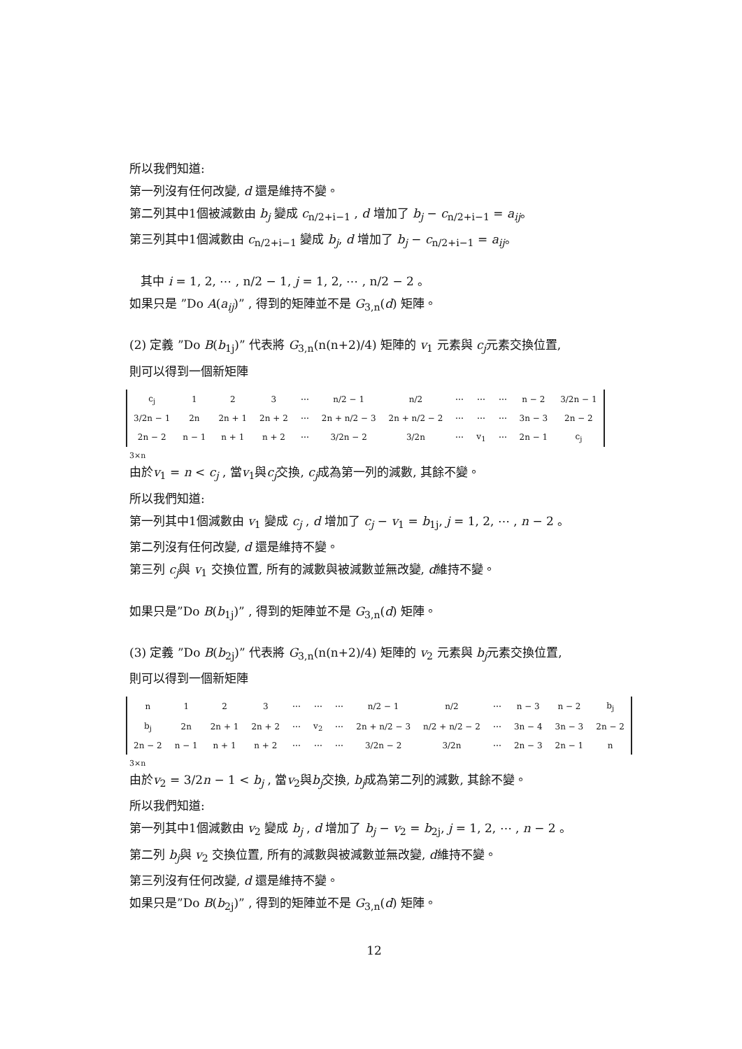所以我們知道:
第一列沒有任何改變, d 還是維持不變。
第二列其中1個被減數由 b<sub>j</sub> 變成 c<sub>n/2+i−1</sub> , d 增加了 b<sub>j</sub> − c<sub>n/2+i−1</sub> = a<sub>ij</sub>。
第三列其中1個減數由 c<sub>n/2+i−1</sub> 變成 b<sub>j</sub>, d 增加了 b<sub>j</sub> − c<sub>n/2+i−1</sub> = a<sub>ij</sub>。
其中 i = 1, 2, ⋯ , n/2 − 1, j = 1, 2, ⋯ , n/2 − 2 。
如果只是 ”Do A(a<sub>ij</sub>)” , 得到的矩陣並不是 G<sub>3,n</sub>(d) 矩陣。
(2) 定義 ”Do B(b<sub>1j</sub>)” 代表將 G<sub>3,n</sub>(n(n+2)/4) 矩陣的 v<sub>1</sub> 元素與 c<sub>j</sub>元素交換位置,
則可以得到一個新矩陣
| c<sub>j</sub> | 1 | 2 | 3 | ⋯ | n/2 − 1 | n/2 | ⋯ | ⋯ | ⋯ | n − 2 | 3/2n − 1 |
| 3/2n − 1 | 2n | 2n + 1 | 2n + 2 | ⋯ | 2n + n/2 − 3 | 2n + n/2 − 2 | ⋯ | ⋯ | ⋯ | 3n − 3 | 2n − 2 |
| 2n − 2 | n − 1 | n + 1 | n + 2 | ⋯ | 3/2n − 2 | 3/2n | ⋯ | v<sub>1</sub> | ⋯ | 2n − 1 | c<sub>j</sub> |
3×n
由於v<sub>1</sub> = n < c<sub>j</sub> , 當v<sub>1</sub>與c<sub>j</sub>交換, c<sub>j</sub>成為第一列的減數, 其餘不變。
所以我們知道:
第一列其中1個減數由 v<sub>1</sub> 變成 c<sub>j</sub> , d 增加了 c<sub>j</sub> − v<sub>1</sub> = b<sub>1j</sub>, j = 1, 2, ⋯ , n − 2 。
第二列沒有任何改變, d 還是維持不變。
第三列 c<sub>j</sub>與 v<sub>1</sub> 交換位置, 所有的減數與被減數並無改變, d維持不變。
如果只是”Do B(b<sub>1j</sub>)” , 得到的矩陣並不是 G<sub>3,n</sub>(d) 矩陣。
(3) 定義 ”Do B(b<sub>2j</sub>)” 代表將 G<sub>3,n</sub>(n(n+2)/4) 矩陣的 v<sub>2</sub> 元素與 b<sub>j</sub>元素交換位置,
則可以得到一個新矩陣
| n | 1 | 2 | 3 | ⋯ | ⋯ | ⋯ | n/2 − 1 | n/2 | ⋯ | n − 3 | n − 2 | b<sub>j</sub> |
| b<sub>j</sub> | 2n | 2n + 1 | 2n + 2 | ⋯ | v<sub>2</sub> | ⋯ | 2n + n/2 − 3 | n/2 + n/2 − 2 | ⋯ | 3n − 4 | 3n − 3 | 2n − 2 |
| 2n − 2 | n − 1 | n + 1 | n + 2 | ⋯ | ⋯ | ⋯ | 3/2n − 2 | 3/2n | ⋯ | 2n − 3 | 2n − 1 | n |
3×n
由於v<sub>2</sub> = 3/2n − 1 < b<sub>j</sub> , 當v<sub>2</sub>與b<sub>j</sub>交換, b<sub>j</sub>成為第二列的減數, 其餘不變。
所以我們知道:
第一列其中1個減數由 v<sub>2</sub> 變成 b<sub>j</sub> , d 增加了 b<sub>j</sub> − v<sub>2</sub> = b<sub>2j</sub>, j = 1, 2, ⋯ , n − 2 。
第二列 b<sub>j</sub>與 v<sub>2</sub> 交換位置, 所有的減數與被減數並無改變, d維持不變。
第三列沒有任何改變, d 還是維持不變。
如果只是”Do B(b<sub>2j</sub>)” , 得到的矩陣並不是 G<sub>3,n</sub>(d) 矩陣。
12